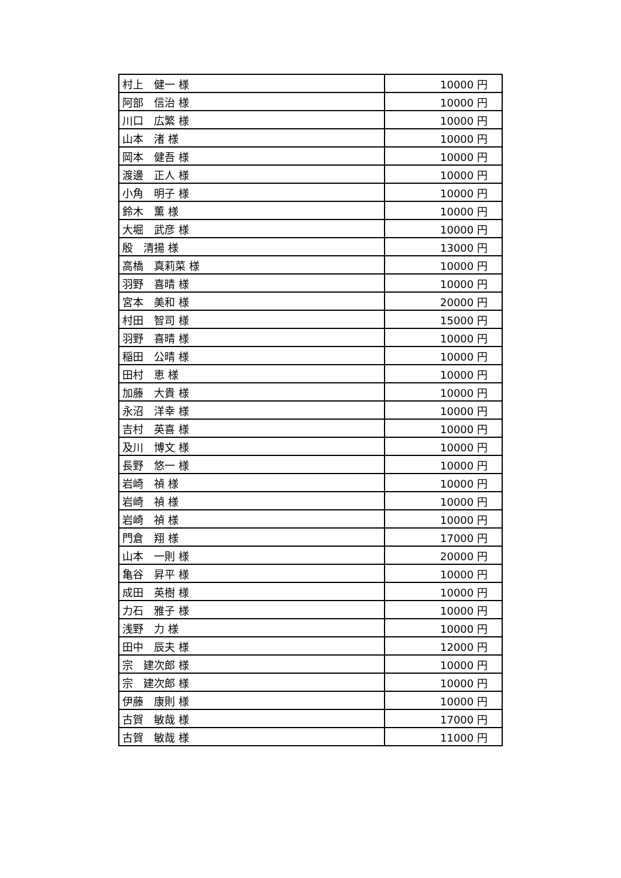| 村上 健一 様 | 10000 円 |
| 阿部 信治 様 | 10000 円 |
| 川口 広繁 様 | 10000 円 |
| 山本 渚 様 | 10000 円 |
| 岡本 健吾 様 | 10000 円 |
| 渡邊 正人 様 | 10000 円 |
| 小角 明子 様 | 10000 円 |
| 鈴木 薫 様 | 10000 円 |
| 大堀 武彦 様 | 10000 円 |
| 殷 清揚 様 | 13000 円 |
| 高橋 真莉菜 様 | 10000 円 |
| 羽野 喜晴 様 | 10000 円 |
| 宮本 美和 様 | 20000 円 |
| 村田 智司 様 | 15000 円 |
| 羽野 喜晴 様 | 10000 円 |
| 稲田 公晴 様 | 10000 円 |
| 田村 恵 様 | 10000 円 |
| 加藤 大貴 様 | 10000 円 |
| 永沼 洋幸 様 | 10000 円 |
| 吉村 英喜 様 | 10000 円 |
| 及川 博文 様 | 10000 円 |
| 長野 悠一 様 | 10000 円 |
| 岩崎 禎 様 | 10000 円 |
| 岩崎 禎 様 | 10000 円 |
| 岩崎 禎 様 | 10000 円 |
| 門倉 翔 様 | 17000 円 |
| 山本 一則 様 | 20000 円 |
| 亀谷 昇平 様 | 10000 円 |
| 成田 英樹 様 | 10000 円 |
| 力石 雅子 様 | 10000 円 |
| 浅野 力 様 | 10000 円 |
| 田中 辰夫 様 | 12000 円 |
| 宗 建次郎 様 | 10000 円 |
| 宗 建次郎 様 | 10000 円 |
| 伊藤 康則 様 | 10000 円 |
| 古賀 敏哉 様 | 17000 円 |
| 古賀 敏哉 様 | 11000 円 |